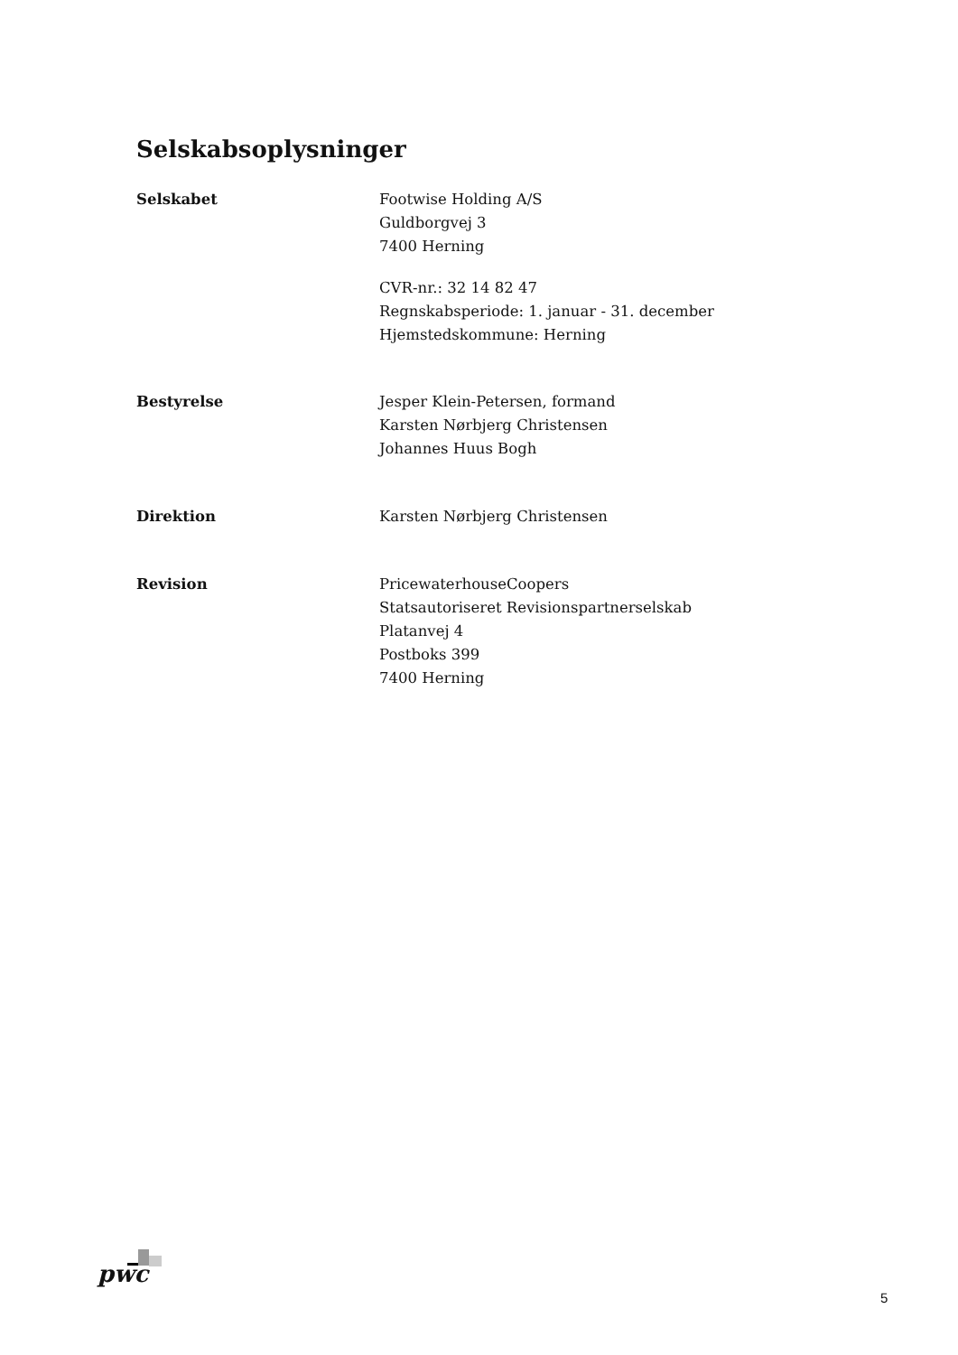Selskabsoplysninger
Selskabet Footwise Holding A/S
Guldborgvej 3
7400 Herning
CVR-nr.: 32 14 82 47
Regnskabsperiode: 1. januar - 31. december
Hjemstedskommune: Herning
Bestyrelse Jesper Klein-Petersen, formand
Karsten Nørbjerg Christensen
Johannes Huus Bogh
Direktion Karsten Nørbjerg Christensen
Revision PricewaterhouseCoopers
Statsautoriseret Revisionspartnerselskab
Platanvej 4
Postboks 399
7400 Herning
pwc
5